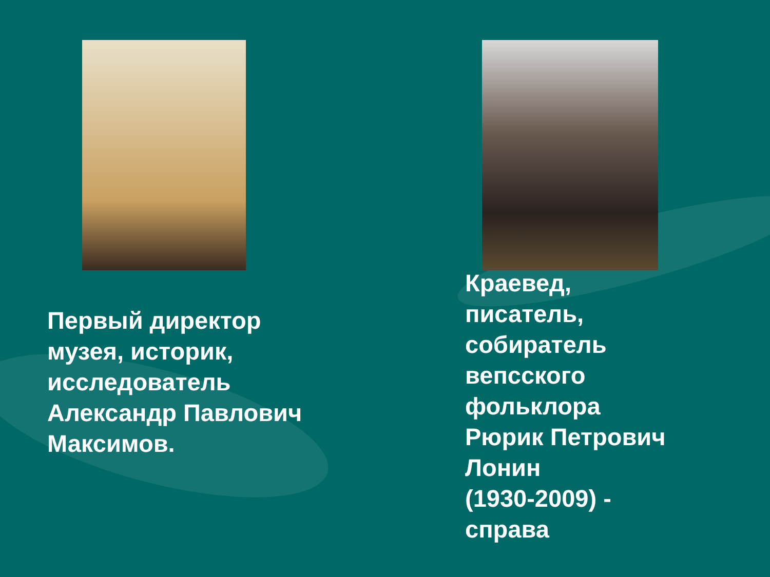Первый директор
музея, историк,
исследователь
Александр Павлович
Максимов.
Краевед,
писатель,
собиратель
вепсского
фольклора
Рюрик Петрович
Лонин
(1930-2009) -
справа